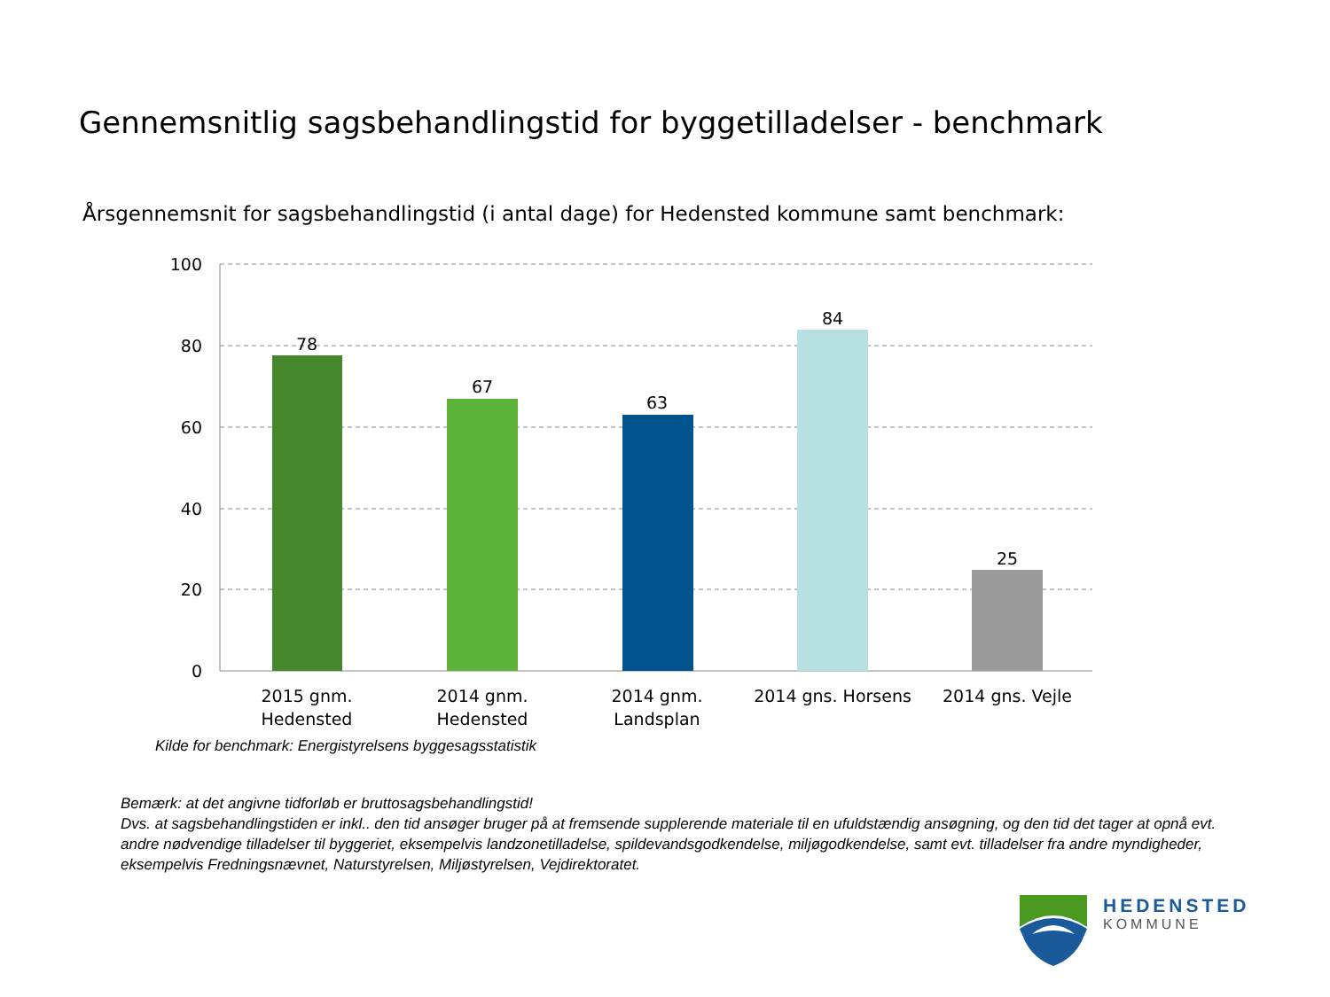Gennemsnitlig sagsbehandlingstid for byggetilladelser - benchmark
Årsgennemsnit for sagsbehandlingstid (i antal dage) for Hedensted kommune samt benchmark:
100
80
60
40
20
0
78
67
63
84
25
2015 gnm.
Hedensted
2014 gnm.
Hedensted
2014 gnm.
Landsplan
2014 gns. Horsens
2014 gns. Vejle
Kilde for benchmark: Energistyrelsens byggesagsstatistik
Bemærk: at det angivne tidforløb er bruttosagsbehandlingstid!
Dvs. at sagsbehandlingstiden er inkl.. den tid ansøger bruger på at fremsende supplerende materiale til en ufuldstændig ansøgning, og den tid det tager at opnå evt. andre nødvendige tilladelser til byggeriet, eksempelvis landzonetilladelse, spildevandsgodkendelse, miljøgodkendelse, samt evt. tilladelser fra andre myndigheder, eksempelvis Fredningsnævnet, Naturstyrelsen, Miljøstyrelsen, Vejdirektoratet.
HEDENSTED
KOMMUNE